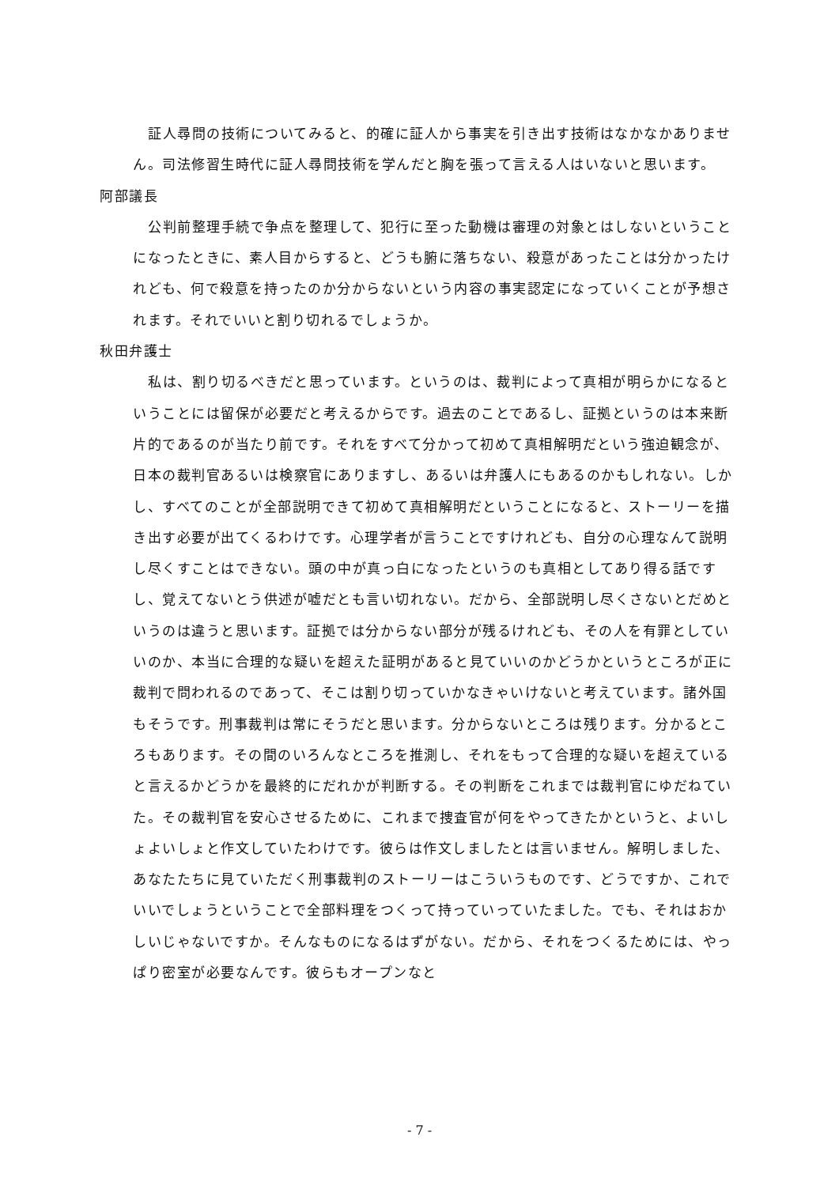証人尋問の技術についてみると、的確に証人から事実を引き出す技術はなかなかありません。司法修習生時代に証人尋問技術を学んだと胸を張って言える人はいないと思います。
阿部議長
公判前整理手続で争点を整理して、犯行に至った動機は審理の対象とはしないということになったときに、素人目からすると、どうも腑に落ちない、殺意があったことは分かったけれども、何で殺意を持ったのか分からないという内容の事実認定になっていくことが予想されます。それでいいと割り切れるでしょうか。
秋田弁護士
私は、割り切るべきだと思っています。というのは、裁判によって真相が明らかになるということには留保が必要だと考えるからです。過去のことであるし、証拠というのは本来断片的であるのが当たり前です。それをすべて分かって初めて真相解明だという強迫観念が、日本の裁判官あるいは検察官にありますし、あるいは弁護人にもあるのかもしれない。しかし、すべてのことが全部説明できて初めて真相解明だということになると、ストーリーを描き出す必要が出てくるわけです。心理学者が言うことですけれども、自分の心理なんて説明し尽くすことはできない。頭の中が真っ白になったというのも真相としてあり得る話ですし、覚えてないとう供述が嘘だとも言い切れない。だから、全部説明し尽くさないとだめというのは違うと思います。証拠では分からない部分が残るけれども、その人を有罪としていいのか、本当に合理的な疑いを超えた証明があると見ていいのかどうかというところが正に裁判で問われるのであって、そこは割り切っていかなきゃいけないと考えています。諸外国もそうです。刑事裁判は常にそうだと思います。分からないところは残ります。分かるところもあります。その間のいろんなところを推測し、それをもって合理的な疑いを超えていると言えるかどうかを最終的にだれかが判断する。その判断をこれまでは裁判官にゆだねていた。その裁判官を安心させるために、これまで捜査官が何をやってきたかというと、よいしょよいしょと作文していたわけです。彼らは作文しましたとは言いません。解明しました、あなたたちに見ていただく刑事裁判のストーリーはこういうものです、どうですか、これでいいでしょうということで全部料理をつくって持っていっていたました。でも、それはおかしいじゃないですか。そんなものになるはずがない。だから、それをつくるためには、やっぱり密室が必要なんです。彼らもオープンなと
- 7 -